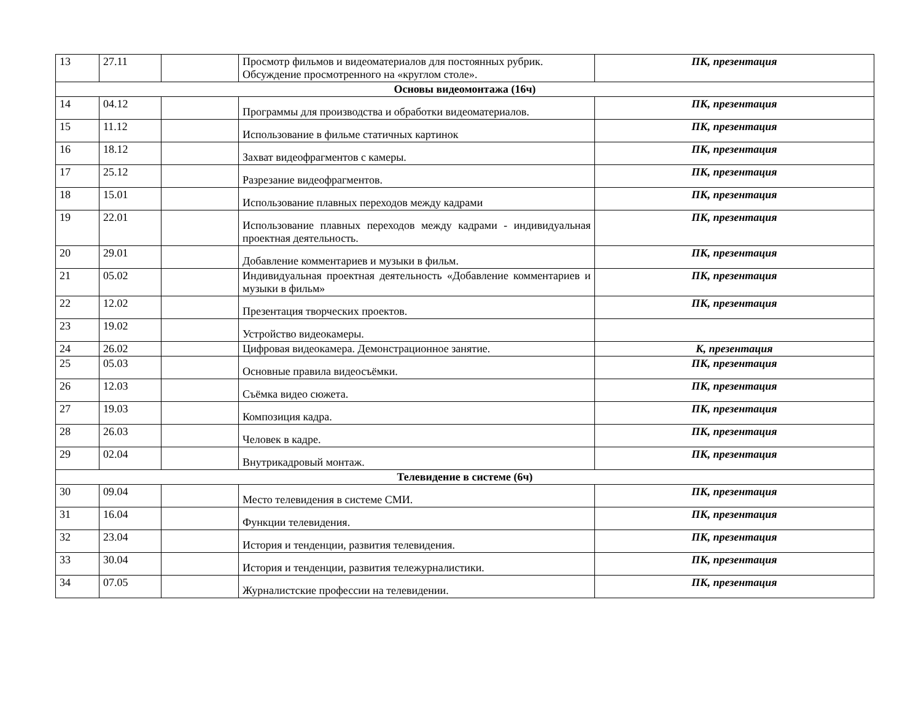| 13 | 27.11 | | Просмотр фильмов и видеоматериалов для постоянных рубрик. Обсуждение просмотренного на «круглом столе». | ПК, презентация |
| Основы видеомонтажа (16ч) | | | | |
| 14 | 04.12 | | Программы для производства и обработки видеоматериалов. | ПК, презентация |
| 15 | 11.12 | | Использование в фильме статичных картинок | ПК, презентация |
| 16 | 18.12 | | Захват видеофрагментов с камеры. | ПК, презентация |
| 17 | 25.12 | | Разрезание видеофрагментов. | ПК, презентация |
| 18 | 15.01 | | Использование плавных переходов между кадрами | ПК, презентация |
| 19 | 22.01 | | Использование плавных переходов между кадрами - индивидуальная проектная деятельность. | ПК, презентация |
| 20 | 29.01 | | Добавление комментариев и музыки в фильм. | ПК, презентация |
| 21 | 05.02 | | Индивидуальная проектная деятельность «Добавление комментариев и музыки в фильм» | ПК, презентация |
| 22 | 12.02 | | Презентация творческих проектов. | ПК, презентация |
| 23 | 19.02 | | Устройство видеокамеры. | |
| 24 | 26.02 | | Цифровая видеокамера. Демонстрационное занятие. | К, презентация |
| 25 | 05.03 | | Основные правила видеосъёмки. | ПК, презентация |
| 26 | 12.03 | | Съёмка видео сюжета. | ПК, презентация |
| 27 | 19.03 | | Композиция кадра. | ПК, презентация |
| 28 | 26.03 | | Человек в кадре. | ПК, презентация |
| 29 | 02.04 | | Внутрикадровый монтаж. | ПК, презентация |
| Телевидение в системе (6ч) | | | | |
| 30 | 09.04 | | Место телевидения в системе СМИ. | ПК, презентация |
| 31 | 16.04 | | Функции телевидения. | ПК, презентация |
| 32 | 23.04 | | История и тенденции, развития телевидения. | ПК, презентация |
| 33 | 30.04 | | История и тенденции, развития тележурналистики. | ПК, презентация |
| 34 | 07.05 | | Журналистские профессии на телевидении. | ПК, презентация |